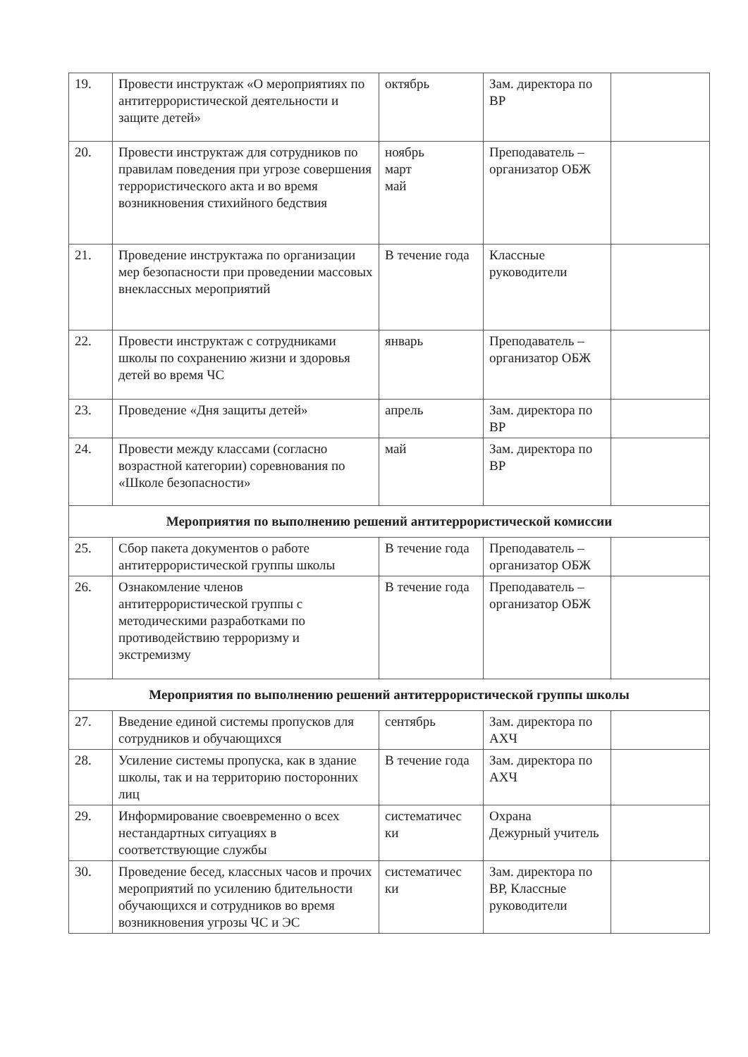| 19. | Провести инструктаж «О мероприятиях по антитеррористической деятельности и защите детей» | октябрь | Зам. директора по ВР | |
| 20. | Провести инструктаж для сотрудников по правилам поведения при угрозе совершения террористического акта и во время возникновения стихийного бедствия | ноябрь март май | Преподаватель – организатор ОБЖ | |
| 21. | Проведение инструктажа по организации мер безопасности при проведении массовых внеклассных мероприятий | В течение года | Классные руководители | |
| 22. | Провести инструктаж с сотрудниками школы по сохранению жизни и здоровья детей во время ЧС | январь | Преподаватель – организатор ОБЖ | |
| 23. | Проведение «Дня защиты детей» | апрель | Зам. директора по ВР | |
| 24. | Провести между классами (согласно возрастной категории) соревнования по «Школе безопасности» | май | Зам. директора по ВР | |
| Мероприятия по выполнению решений антитеррористической комиссии | | | | |
| 25. | Сбор пакета документов о работе антитеррористической группы школы | В течение года | Преподаватель – организатор ОБЖ | |
| 26. | Ознакомление членов антитеррористической группы с методическими разработками по противодействию терроризму и экстремизму | В течение года | Преподаватель – организатор ОБЖ | |
| Мероприятия по выполнению решений антитеррористической группы школы | | | | |
| 27. | Введение единой системы пропусков для сотрудников и обучающихся | сентябрь | Зам. директора по АХЧ | |
| 28. | Усиление системы пропуска, как в здание школы, так и на территорию посторонних лиц | В течение года | Зам. директора по АХЧ | |
| 29. | Информирование своевременно о всех нестандартных ситуациях в соответствующие службы | систематичес ки | Охрана Дежурный учитель | |
| 30. | Проведение бесед, классных часов и прочих мероприятий по усилению бдительности обучающихся и сотрудников во время возникновения угрозы ЧС и ЭС | систематичес ки | Зам. директора по ВР, Классные руководители | |